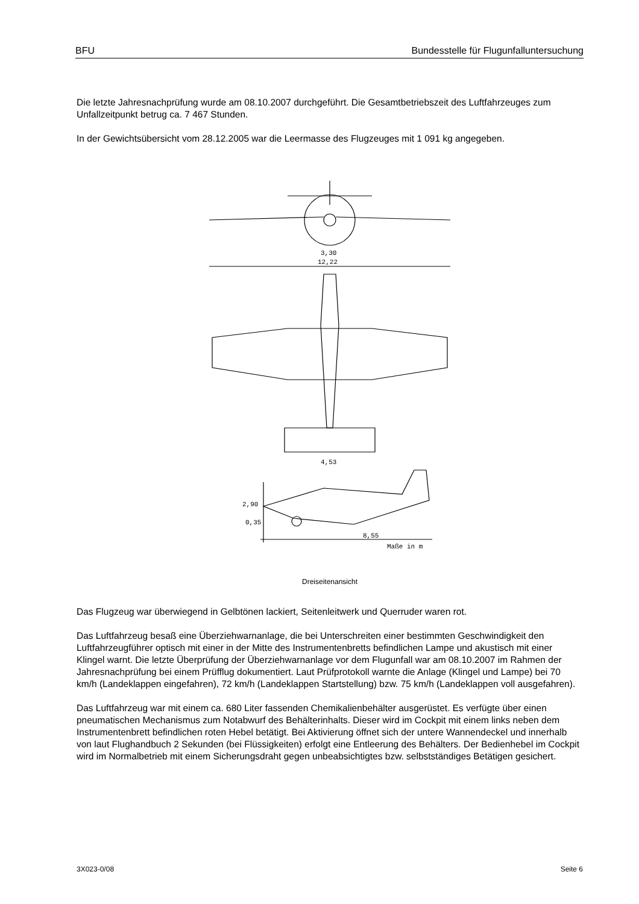BFU Bundesstelle für Flugunfalluntersuchung
Die letzte Jahresnachprüfung wurde am 08.10.2007 durchgeführt. Die Gesamtbetriebszeit des Luftfahrzeuges zum Unfallzeitpunkt betrug ca. 7 467 Stunden.
In der Gewichtsübersicht vom 28.12.2005 war die Leermasse des Flugzeuges mit 1 091 kg angegeben.
3,30
12,22
4,53
2,90
0,35
8,55
Maße in m
Dreiseitenansicht
Das Flugzeug war überwiegend in Gelbtönen lackiert, Seitenleitwerk und Querruder waren rot.
Das Luftfahrzeug besaß eine Überziehwarnanlage, die bei Unterschreiten einer bestimmten Geschwindigkeit den Luftfahrzeugführer optisch mit einer in der Mitte des Instrumentenbretts befindlichen Lampe und akustisch mit einer Klingel warnt. Die letzte Überprüfung der Überziehwarnanlage vor dem Flugunfall war am 08.10.2007 im Rahmen der Jahresnachprüfung bei einem Prüfflug dokumentiert. Laut Prüfprotokoll warnte die Anlage (Klingel und Lampe) bei 70 km/h (Landeklappen eingefahren), 72 km/h (Landeklappen Startstellung) bzw. 75 km/h (Landeklappen voll ausgefahren).
Das Luftfahrzeug war mit einem ca. 680 Liter fassenden Chemikalienbehälter ausgerüstet. Es verfügte über einen pneumatischen Mechanismus zum Notabwurf des Behälterinhalts. Dieser wird im Cockpit mit einem links neben dem Instrumentenbrett befindlichen roten Hebel betätigt. Bei Aktivierung öffnet sich der untere Wannendeckel und innerhalb von laut Flughandbuch 2 Sekunden (bei Flüssigkeiten) erfolgt eine Entleerung des Behälters. Der Bedienhebel im Cockpit wird im Normalbetrieb mit einem Sicherungsdraht gegen unbeabsichtigtes bzw. selbstständiges Betätigen gesichert.
3X023-0/08 Seite 6